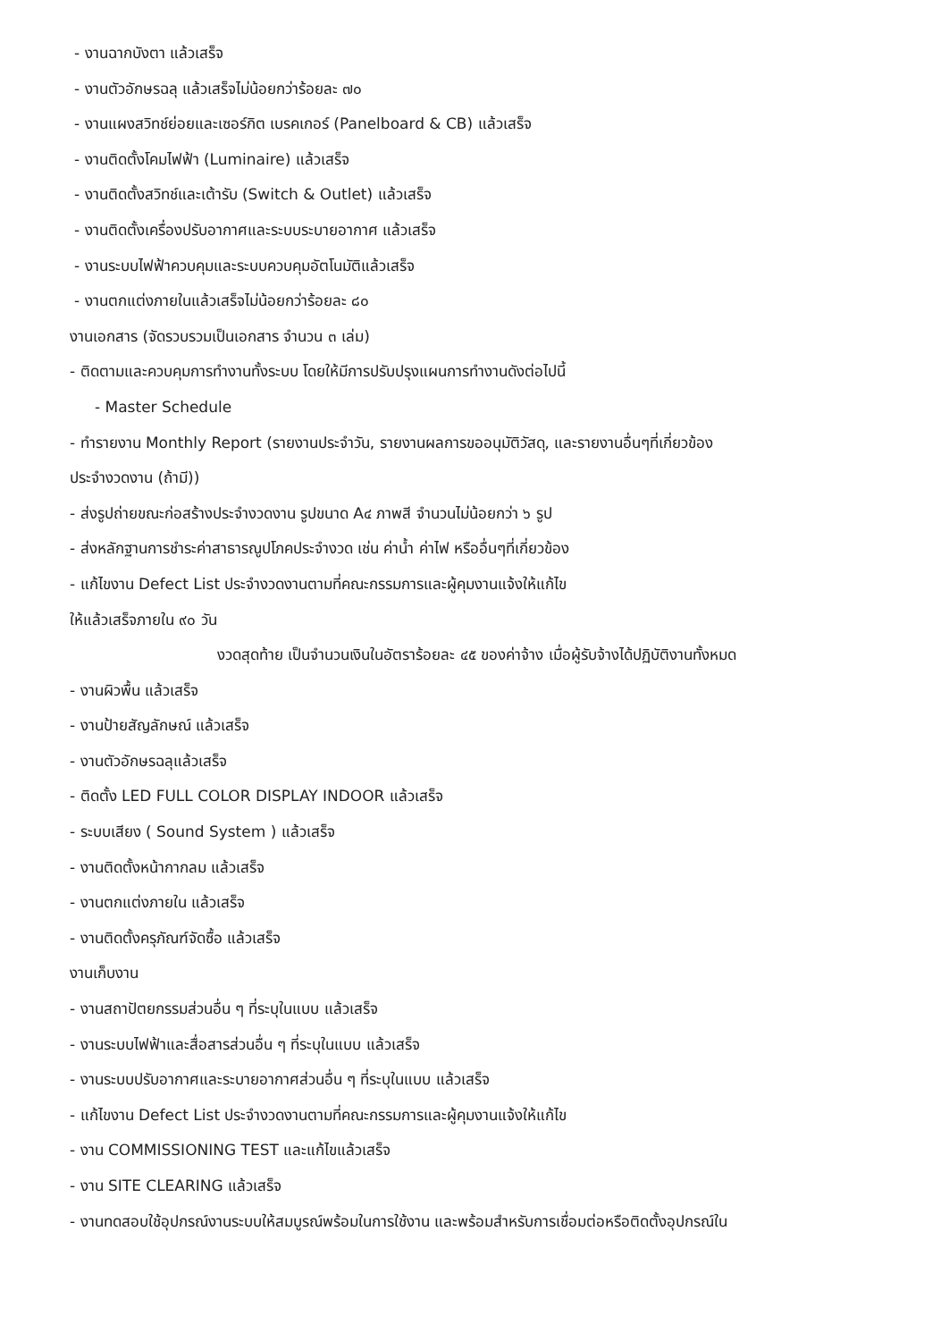- งานฉากบังตา แล้วเสร็จ
- งานตัวอักษรฉลุ แล้วเสร็จไม่น้อยกว่าร้อยละ ๗๐
- งานแผงสวิทช์ย่อยและเซอร์กิต เบรคเกอร์ (Panelboard & CB) แล้วเสร็จ
- งานติดตั้งโคมไฟฟ้า (Luminaire) แล้วเสร็จ
- งานติดตั้งสวิทช์และเต้ารับ (Switch & Outlet) แล้วเสร็จ
- งานติดตั้งเครื่องปรับอากาศและระบบระบายอากาศ แล้วเสร็จ
- งานระบบไฟฟ้าควบคุมและระบบควบคุมอัตโนมัติแล้วเสร็จ
- งานตกแต่งภายในแล้วเสร็จไม่น้อยกว่าร้อยละ ๘๐
งานเอกสาร (จัดรวบรวมเป็นเอกสาร จำนวน ๓ เล่ม)
- ติดตามและควบคุมการทำงานทั้งระบบ โดยให้มีการปรับปรุงแผนการทำงานดังต่อไปนี้
- Master Schedule
- ทำรายงาน Monthly Report (รายงานประจำวัน, รายงานผลการขออนุมัติวัสดุ, และรายงานอื่นๆที่เกี่ยวข้อง
ประจำงวดงาน (ถ้ามี))
- ส่งรูปถ่ายขณะก่อสร้างประจำงวดงาน รูปขนาด A๔ ภาพสี จำนวนไม่น้อยกว่า ๖ รูป
- ส่งหลักฐานการชำระค่าสาธารณูปโภคประจำงวด เช่น ค่าน้ำ ค่าไฟ หรืออื่นๆที่เกี่ยวข้อง
- แก้ไขงาน Defect List ประจำงวดงานตามที่คณะกรรมการและผู้คุมงานแจ้งให้แก้ไข
ให้แล้วเสร็จภายใน ๙๐ วัน
งวดสุดท้าย เป็นจำนวนเงินในอัตราร้อยละ ๔๕ ของค่าจ้าง เมื่อผู้รับจ้างได้ปฏิบัติงานทั้งหมด
- งานผิวพื้น แล้วเสร็จ
- งานป้ายสัญลักษณ์ แล้วเสร็จ
- งานตัวอักษรฉลุแล้วเสร็จ
- ติดตั้ง LED FULL COLOR DISPLAY INDOOR แล้วเสร็จ
- ระบบเสียง ( Sound System ) แล้วเสร็จ
- งานติดตั้งหน้ากากลม แล้วเสร็จ
- งานตกแต่งภายใน แล้วเสร็จ
- งานติดตั้งครุภัณฑ์จัดซื้อ แล้วเสร็จ
งานเก็บงาน
- งานสถาปัตยกรรมส่วนอื่น ๆ ที่ระบุในแบบ แล้วเสร็จ
- งานระบบไฟฟ้าและสื่อสารส่วนอื่น ๆ ที่ระบุในแบบ แล้วเสร็จ
- งานระบบปรับอากาศและระบายอากาศส่วนอื่น ๆ ที่ระบุในแบบ แล้วเสร็จ
- แก้ไขงาน Defect List ประจำงวดงานตามที่คณะกรรมการและผู้คุมงานแจ้งให้แก้ไข
- งาน COMMISSIONING TEST และแก้ไขแล้วเสร็จ
- งาน SITE CLEARING แล้วเสร็จ
- งานทดสอบใช้อุปกรณ์งานระบบให้สมบูรณ์พร้อมในการใช้งาน และพร้อมสำหรับการเชื่อมต่อหรือติดตั้งอุปกรณ์ใน